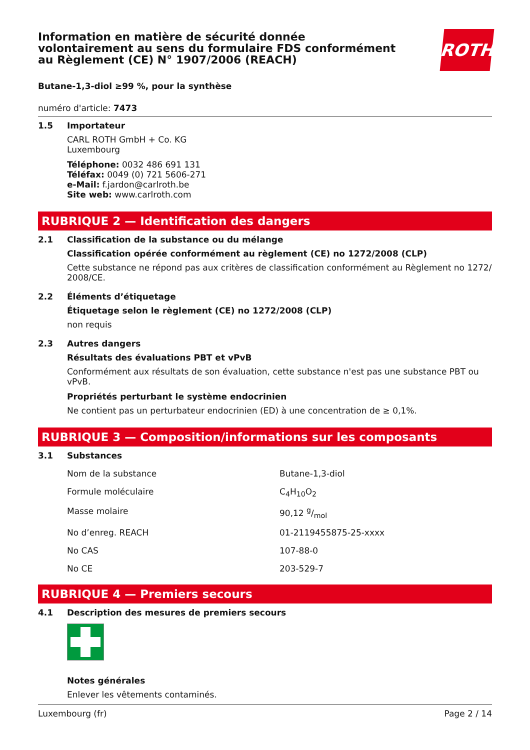Information en matière de sécurité donnée
volontairement au sens du formulaire FDS conformément
au Règlement (CE) N° 1907/2006 (REACH)
ROTH
Butane-1,3-diol ≥99 %, pour la synthèse
numéro d'article: 7473
1.5 Importateur
CARL ROTH GmbH + Co. KG
Luxembourg
Téléphone: 0032 486 691 131
Téléfax: 0049 (0) 721 5606-271
e-Mail: f.jardon@carlroth.be
Site web: www.carlroth.com
RUBRIQUE 2 — Identification des dangers
2.1 Classification de la substance ou du mélange
Classification opérée conformément au règlement (CE) no 1272/2008 (CLP)
Cette substance ne répond pas aux critères de classification conformément au Règlement no 1272/ 2008/CE.
2.2 Éléments d’étiquetage
Étiquetage selon le règlement (CE) no 1272/2008 (CLP)
non requis
2.3 Autres dangers
Résultats des évaluations PBT et vPvB
Conformément aux résultats de son évaluation, cette substance n'est pas une substance PBT ou vPvB.
Propriétés perturbant le système endocrinien
Ne contient pas un perturbateur endocrinien (ED) à une concentration de ≥ 0,1%.
RUBRIQUE 3 — Composition/informations sur les composants
3.1 Substances
| Nom de la substance | Butane-1,3-diol |
| Formule moléculaire | C<sub>4</sub>H<sub>10</sub>O<sub>2</sub> |
| Masse molaire | 90,12 g/mol |
| No d’enreg. REACH | 01-2119455875-25-xxxx |
| No CAS | 107-88-0 |
| No CE | 203-529-7 |
RUBRIQUE 4 — Premiers secours
4.1 Description des mesures de premiers secours
Notes générales
Enlever les vêtements contaminés.
Luxembourg (fr) Page 2 / 14